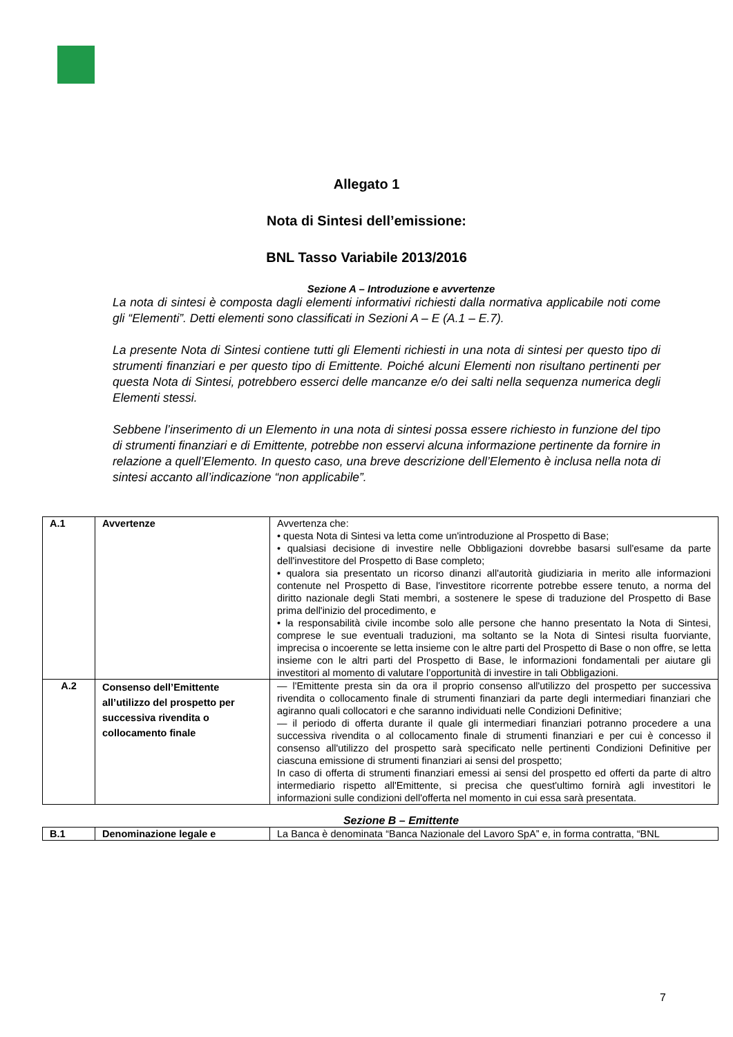Allegato 1
Nota di Sintesi dell’emissione:
BNL Tasso Variabile 2013/2016
Sezione A – Introduzione e avvertenze
La nota di sintesi è composta dagli elementi informativi richiesti dalla normativa applicabile noti come gli “Elementi”. Detti elementi sono classificati in Sezioni A – E (A.1 – E.7).
La presente Nota di Sintesi contiene tutti gli Elementi richiesti in una nota di sintesi per questo tipo di strumenti finanziari e per questo tipo di Emittente. Poiché alcuni Elementi non risultano pertinenti per questa Nota di Sintesi, potrebbero esserci delle mancanze e/o dei salti nella sequenza numerica degli Elementi stessi.
Sebbene l’inserimento di un Elemento in una nota di sintesi possa essere richiesto in funzione del tipo di strumenti finanziari e di Emittente, potrebbe non esservi alcuna informazione pertinente da fornire in relazione a quell’Elemento. In questo caso, una breve descrizione dell’Elemento è inclusa nella nota di sintesi accanto all’indicazione “non applicabile”.
| A.1 | Avvertenze | Avvertenza che: • questa Nota di Sintesi va letta come un'introduzione al Prospetto di Base; • qualsiasi decisione di investire nelle Obbligazioni dovrebbe basarsi sull'esame da parte dell'investitore del Prospetto di Base completo; • qualora sia presentato un ricorso dinanzi all'autorità giudiziaria in merito alle informazioni contenute nel Prospetto di Base, l'investitore ricorrente potrebbe essere tenuto, a norma del diritto nazionale degli Stati membri, a sostenere le spese di traduzione del Prospetto di Base prima dell'inizio del procedimento, e • la responsabilità civile incombe solo alle persone che hanno presentato la Nota di Sintesi, comprese le sue eventuali traduzioni, ma soltanto se la Nota di Sintesi risulta fuorviante, imprecisa o incoerente se letta insieme con le altre parti del Prospetto di Base o non offre, se letta insieme con le altri parti del Prospetto di Base, le informazioni fondamentali per aiutare gli investitori al momento di valutare l’opportunità di investire in tali Obbligazioni. |
| A.2 | Consenso dell’Emittente all’utilizzo del prospetto per successiva rivendita o collocamento finale | — l'Emittente presta sin da ora il proprio consenso all'utilizzo del prospetto per successiva rivendita o collocamento finale di strumenti finanziari da parte degli intermediari finanziari che agiranno quali collocatori e che saranno individuati nelle Condizioni Definitive; — il periodo di offerta durante il quale gli intermediari finanziari potranno procedere a una successiva rivendita o al collocamento finale di strumenti finanziari e per cui è concesso il consenso all'utilizzo del prospetto sarà specificato nelle pertinenti Condizioni Definitive per ciascuna emissione di strumenti finanziari ai sensi del prospetto; In caso di offerta di strumenti finanziari emessi ai sensi del prospetto ed offerti da parte di altro intermediario rispetto all'Emittente, si precisa che quest'ultimo fornirà agli investitori le informazioni sulle condizioni dell'offerta nel momento in cui essa sarà presentata. |
Sezione B – Emittente
| B.1 | Denominazione legale e | La Banca è denominata “Banca Nazionale del Lavoro SpA” e, in forma contratta, “BNL |
7